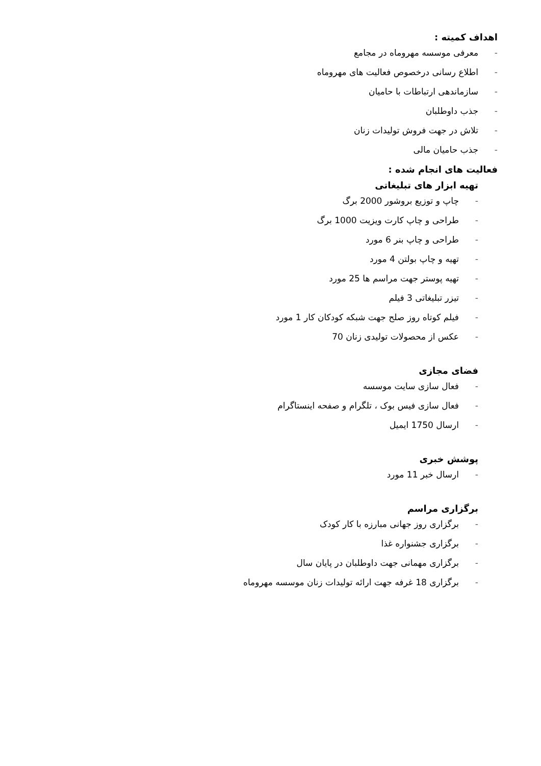اهداف کمیته :
- معرفی موسسه مهروماه در مجامع
- اطلاع رسانی درخصوص فعالیت های مهروماه
- سازماندهی ارتباطات با حامیان
- جذب داوطلبان
- تلاش در جهت فروش تولیدات زنان
- جذب حامیان مالی
فعالیت های انجام شده :
تهیه ابزار های تبلیغاتی
- چاپ و توزیع بروشور 2000 برگ
- طراحی و چاپ کارت ویزیت 1000 برگ
- طراحی و چاپ بنر 6 مورد
- تهیه و چاپ بولتن 4 مورد
- تهیه پوستر جهت مراسم ها 25 مورد
- تیزر تبلیغاتی 3 فیلم
- فیلم کوتاه روز صلح جهت شبکه کودکان کار 1 مورد
- عکس از محصولات تولیدی زنان 70
فضای مجازی
- فعال سازی سایت موسسه
- فعال سازی فیس بوک ، تلگرام و صفحه اینستاگرام
- ارسال 1750 ایمیل
پوشش خبری
- ارسال خبر 11 مورد
برگزاری مراسم
- برگزاری روز جهانی مبارزه با کار کودک
- برگزاری جشنواره غذا
- برگزاری مهمانی جهت داوطلبان در پایان سال
- برگزاری 18 غرفه جهت ارائه تولیدات زنان موسسه مهروماه